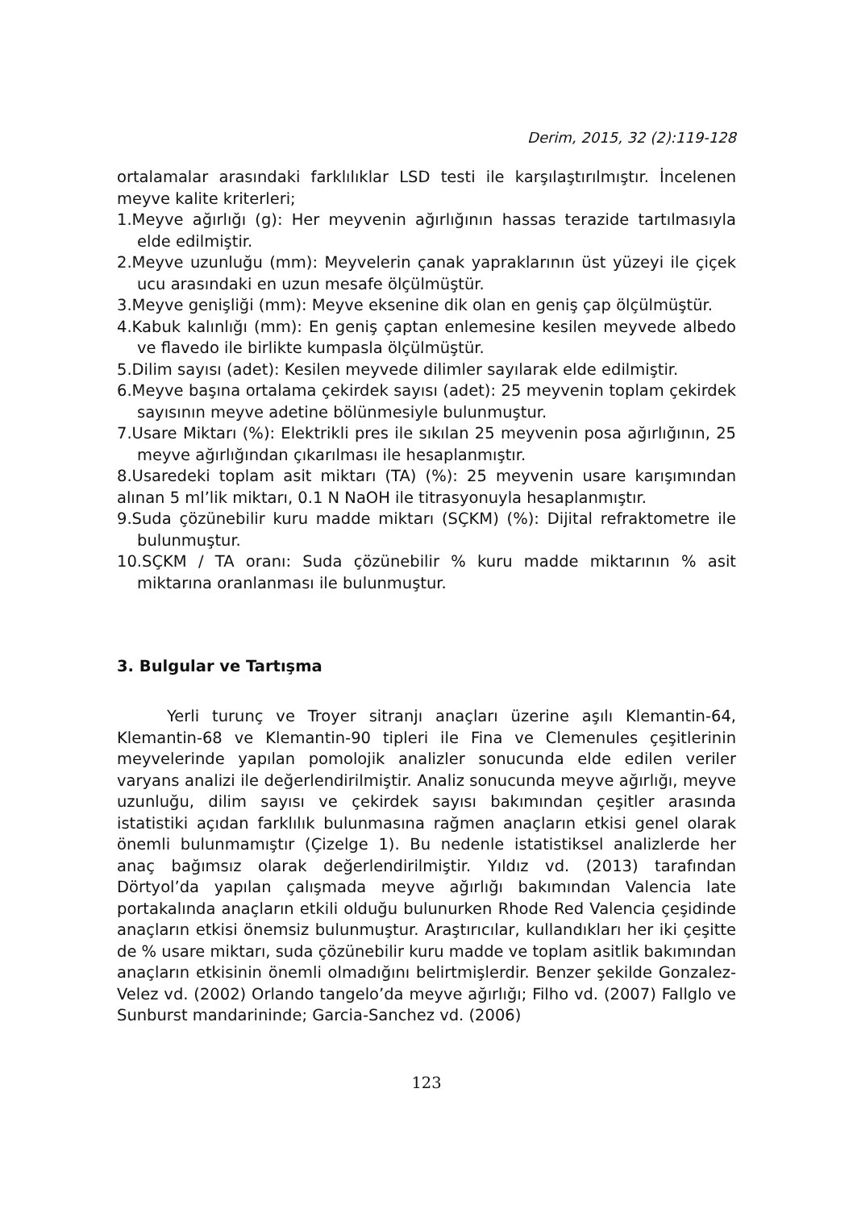Derim, 2015, 32 (2):119-128
ortalamalar arasındaki farklılıklar LSD testi ile karşılaştırılmıştır. İncelenen meyve kalite kriterleri;
1.Meyve ağırlığı (g): Her meyvenin ağırlığının hassas terazide tartılmasıyla elde edilmiştir.
2.Meyve uzunluğu (mm): Meyvelerin çanak yapraklarının üst yüzeyi ile çiçek ucu arasındaki en uzun mesafe ölçülmüştür.
3.Meyve genişliği (mm): Meyve eksenine dik olan en geniş çap ölçülmüştür.
4.Kabuk kalınlığı (mm): En geniş çaptan enlemesine kesilen meyvede albedo ve flavedo ile birlikte kumpasla ölçülmüştür.
5.Dilim sayısı (adet): Kesilen meyvede dilimler sayılarak elde edilmiştir.
6.Meyve başına ortalama çekirdek sayısı (adet): 25 meyvenin toplam çekirdek sayısının meyve adetine bölünmesiyle bulunmuştur.
7.Usare Miktarı (%): Elektrikli pres ile sıkılan 25 meyvenin posa ağırlığının, 25 meyve ağırlığından çıkarılması ile hesaplanmıştır.
8.Usaredeki toplam asit miktarı (TA) (%): 25 meyvenin usare karışımından alınan 5 ml’lik miktarı, 0.1 N NaOH ile titrasyonuyla hesaplanmıştır.
9.Suda çözünebilir kuru madde miktarı (SÇKM) (%): Dijital refraktometre ile bulunmuştur.
10.SÇKM / TA oranı: Suda çözünebilir % kuru madde miktarının % asit miktarına oranlanması ile bulunmuştur.
3. Bulgular ve Tartışma
Yerli turunç ve Troyer sitranjı anaçları üzerine aşılı Klemantin-64, Klemantin-68 ve Klemantin-90 tipleri ile Fina ve Clemenules çeşitlerinin meyvelerinde yapılan pomolojik analizler sonucunda elde edilen veriler varyans analizi ile değerlendirilmiştir. Analiz sonucunda meyve ağırlığı, meyve uzunluğu, dilim sayısı ve çekirdek sayısı bakımından çeşitler arasında istatistiki açıdan farklılık bulunmasına rağmen anaçların etkisi genel olarak önemli bulunmamıştır (Çizelge 1). Bu nedenle istatistiksel analizlerde her anaç bağımsız olarak değerlendirilmiştir. Yıldız vd. (2013) tarafından Dörtyol’da yapılan çalışmada meyve ağırlığı bakımından Valencia late portakalında anaçların etkili olduğu bulunurken Rhode Red Valencia çeşidinde anaçların etkisi önemsiz bulunmuştur. Araştırıcılar, kullandıkları her iki çeşitte de % usare miktarı, suda çözünebilir kuru madde ve toplam asitlik bakımından anaçların etkisinin önemli olmadığını belirtmişlerdir. Benzer şekilde Gonzalez-Velez vd. (2002) Orlando tangelo’da meyve ağırlığı; Filho vd. (2007) Fallglo ve Sunburst mandarininde; Garcia-Sanchez vd. (2006)
123